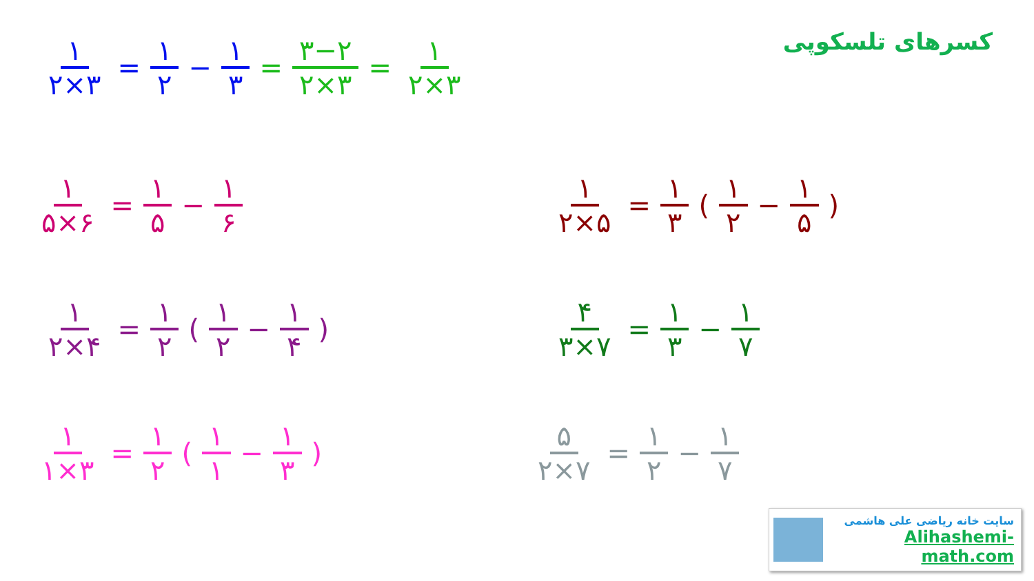کسرهای تلسکوپی ۱ ۲×۳ = ۱ ۲ − ۱ ۳ = ۳−۲ ۲×۳ = ۱ ۲×۳
۱ ۵×۶ = ۱ ۵ − ۱ ۶ ۱ ۲×۵ = ۱ ۳ (۱ ۲ − ۱ ۵)
۱ ۲×۴ = ۱ ۲ (۱ ۲ − ۱ ۴) ۴ ۳×۷ = ۱ ۳ − ۱ ۷
۱ ۱×۳ = ۱ ۲ (۱ ۱ − ۱ ۳) ۵ ۲×۷ = ۱ ۲ − ۱ ۷
سایت خانه ریاضی علی هاشمی
Alihashemi-math.com